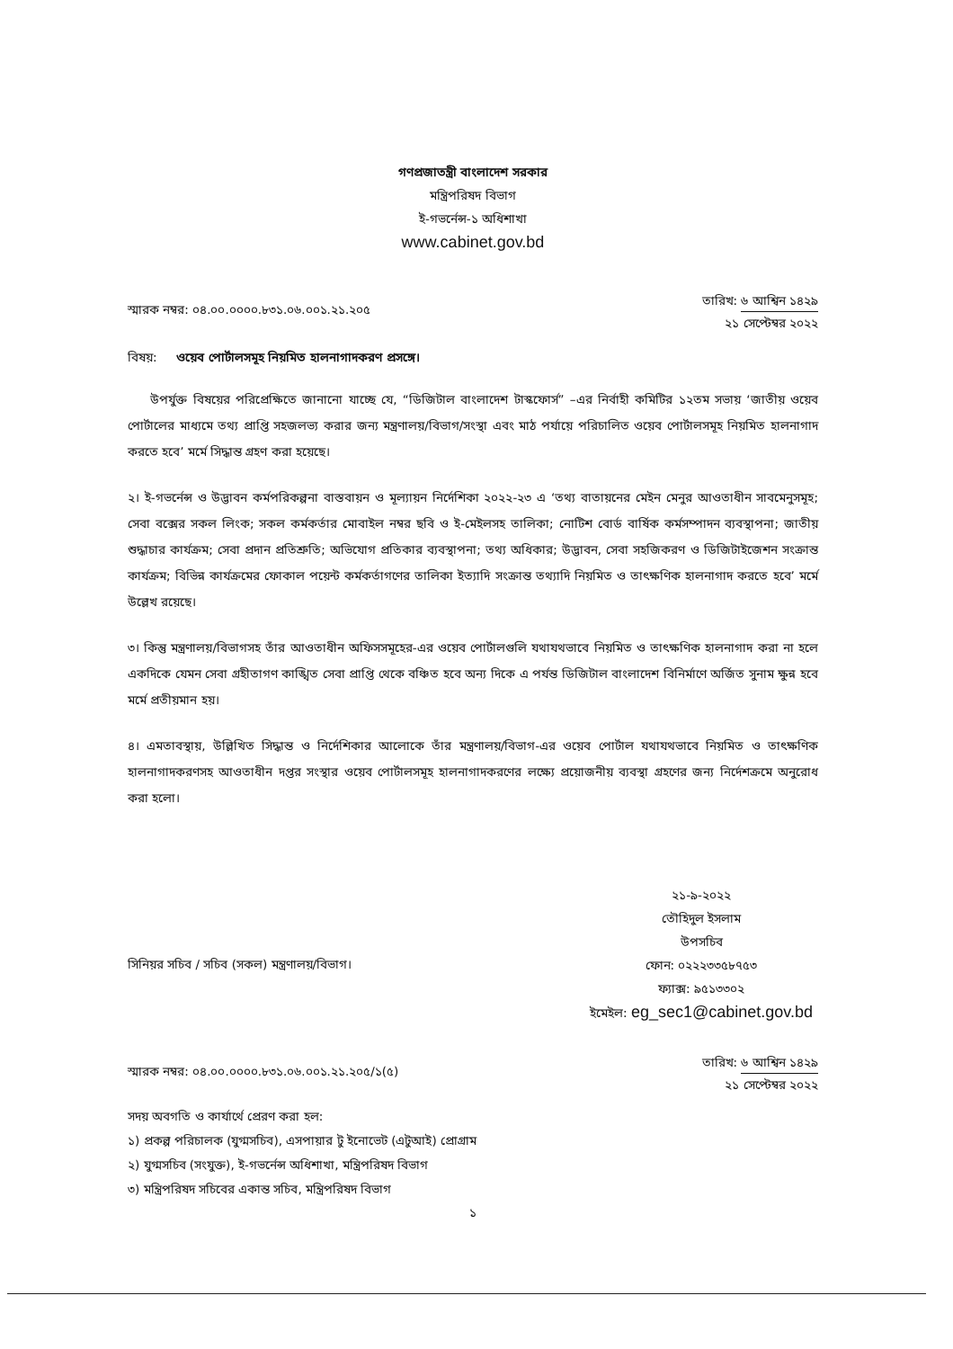গণপ্রজাতন্ত্রী বাংলাদেশ সরকার
মন্ত্রিপরিষদ বিভাগ
ই-গভর্নেন্স-১ অধিশাখা
www.cabinet.gov.bd
স্মারক নম্বর: ০৪.০০.০০০০.৮৩১.০৬.০০১.২১.২০৫
তারিখ: ৬ আশ্বিন ১৪২৯
২১ সেপ্টেম্বর ২০২২
বিষয়: ওয়েব পোর্টালসমূহ নিয়মিত হালনাগাদকরণ প্রসঙ্গে।
উপর্যুক্ত বিষয়ের পরিপ্রেক্ষিতে জানানো যাচ্ছে যে, “ডিজিটাল বাংলাদেশ টাস্কফোর্স” –এর নির্বাহী কমিটির ১২তম সভায় ‘জাতীয় ওয়েব পোর্টালের মাধ্যমে তথ্য প্রাপ্তি সহজলভ্য করার জন্য মন্ত্রণালয়/বিভাগ/সংস্থা এবং মাঠ পর্যায়ে পরিচালিত ওয়েব পোর্টালসমূহ নিয়মিত হালনাগাদ করতে হবে’ মর্মে সিদ্ধান্ত গ্রহণ করা হয়েছে।
২। ই-গভর্নেন্স ও উদ্ভাবন কর্মপরিকল্পনা বাস্তবায়ন ও মূল্যায়ন নির্দেশিকা ২০২২-২৩ এ ‘তথ্য বাতায়নের মেইন মেনুর আওতাধীন সাবমেনুসমূহ; সেবা বক্সের সকল লিংক; সকল কর্মকর্তার মোবাইল নম্বর ছবি ও ই-মেইলসহ তালিকা; নোটিশ বোর্ড বার্ষিক কর্মসম্পাদন ব্যবস্থাপনা; জাতীয় শুদ্ধাচার কার্যক্রম; সেবা প্রদান প্রতিশ্রুতি; অভিযোগ প্রতিকার ব্যবস্থাপনা; তথ্য অধিকার; উদ্ভাবন, সেবা সহজিকরণ ও ডিজিটাইজেশন সংক্রান্ত কার্যক্রম; বিভিন্ন কার্যক্রমের ফোকাল পয়েন্ট কর্মকর্তাগণের তালিকা ইত্যাদি সংক্রান্ত তথ্যাদি নিয়মিত ও তাৎক্ষণিক হালনাগাদ করতে হবে’ মর্মে উল্লেখ রয়েছে।
৩। কিন্তু মন্ত্রণালয়/বিভাগসহ তাঁর আওতাধীন অফিসসমূহের-এর ওয়েব পোর্টালগুলি যথাযথভাবে নিয়মিত ও তাৎক্ষণিক হালনাগাদ করা না হলে একদিকে যেমন সেবা গ্রহীতাগণ কাঙ্খিত সেবা প্রাপ্তি থেকে বঞ্চিত হবে অন্য দিকে এ পর্যন্ত ডিজিটাল বাংলাদেশ বিনির্মাণে অর্জিত সুনাম ক্ষুন্ন হবে মর্মে প্রতীয়মান হয়।
৪। এমতাবস্থায়, উল্লিখিত সিদ্ধান্ত ও নির্দেশিকার আলোকে তাঁর মন্ত্রণালয়/বিভাগ-এর ওয়েব পোর্টাল যথাযথভাবে নিয়মিত ও তাৎক্ষণিক হালনাগাদকরণসহ আওতাধীন দপ্তর সংস্থার ওয়েব পোর্টালসমূহ হালনাগাদকরণের লক্ষ্যে প্রয়োজনীয় ব্যবস্থা গ্রহণের জন্য নির্দেশক্রমে অনুরোধ করা হলো।
২১-৯-২০২২
তৌহিদুল ইসলাম
উপসচিব
সিনিয়র সচিব / সচিব (সকল) মন্ত্রণালয়/বিভাগ।
ফোন: ০২২২৩৩৫৮৭৫৩
ফ্যাক্স: ৯৫১৩৩০২
ইমেইল: eg_sec1@cabinet.gov.bd
স্মারক নম্বর: ০৪.০০.০০০০.৮৩১.০৬.০০১.২১.২০৫/১(৫)
তারিখ: ৬ আশ্বিন ১৪২৯
২১ সেপ্টেম্বর ২০২২
সদয় অবগতি ও কার্যার্থে প্রেরণ করা হল:
১) প্রকল্প পরিচালক (যুগ্মসচিব), এসপায়ার টু ইনোভেট (এটুআই) প্রোগ্রাম
২) যুগ্মসচিব (সংযুক্ত), ই-গভর্নেন্স অধিশাখা, মন্ত্রিপরিষদ বিভাগ
৩) মন্ত্রিপরিষদ সচিবের একান্ত সচিব, মন্ত্রিপরিষদ বিভাগ
১